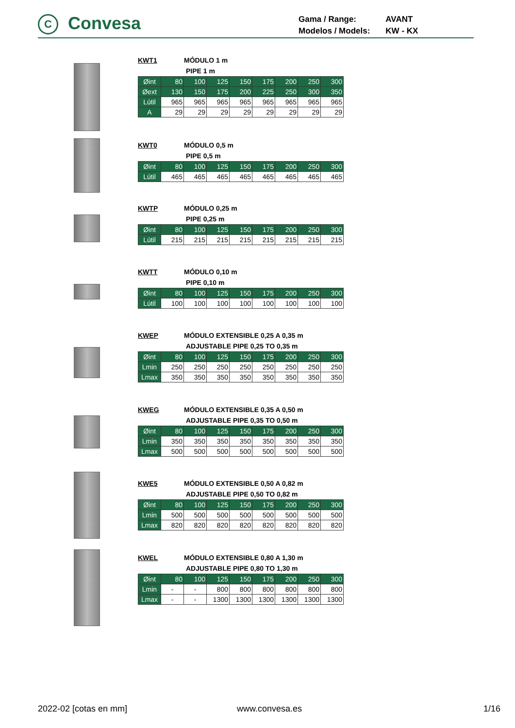C Convesa
| Gama / Range: | AVANT |
| Modelos / Models: | KW - KX |
KWT1 MÓDULO 1 m
PIPE 1 m
| Øint | 80 | 100 | 125 | 150 | 175 | 200 | 250 | 300 |
| Øext | 130 | 150 | 175 | 200 | 225 | 250 | 300 | 350 |
| Lútil | 965 | 965 | 965 | 965 | 965 | 965 | 965 | 965 |
| A | 29 | 29 | 29 | 29 | 29 | 29 | 29 | 29 |
KWT0 MÓDULO 0,5 m
PIPE 0,5 m
| Øint | 80 | 100 | 125 | 150 | 175 | 200 | 250 | 300 |
| Lútil | 465 | 465 | 465 | 465 | 465 | 465 | 465 | 465 |
KWTP MÓDULO 0,25 m
PIPE 0,25 m
| Øint | 80 | 100 | 125 | 150 | 175 | 200 | 250 | 300 |
| Lútil | 215 | 215 | 215 | 215 | 215 | 215 | 215 | 215 |
KWTT MÓDULO 0,10 m
PIPE 0,10 m
| Øint | 80 | 100 | 125 | 150 | 175 | 200 | 250 | 300 |
| Lútil | 100 | 100 | 100 | 100 | 100 | 100 | 100 | 100 |
KWEP MÓDULO EXTENSIBLE 0,25 A 0,35 m
ADJUSTABLE PIPE 0,25 TO 0,35 m
| Øint | 80 | 100 | 125 | 150 | 175 | 200 | 250 | 300 |
| Lmin | 250 | 250 | 250 | 250 | 250 | 250 | 250 | 250 |
| Lmax | 350 | 350 | 350 | 350 | 350 | 350 | 350 | 350 |
KWEG MÓDULO EXTENSIBLE 0,35 A 0,50 m
ADJUSTABLE PIPE 0,35 TO 0,50 m
| Øint | 80 | 100 | 125 | 150 | 175 | 200 | 250 | 300 |
| Lmin | 350 | 350 | 350 | 350 | 350 | 350 | 350 | 350 |
| Lmax | 500 | 500 | 500 | 500 | 500 | 500 | 500 | 500 |
KWE5 MÓDULO EXTENSIBLE 0,50 A 0,82 m
ADJUSTABLE PIPE 0,50 TO 0,82 m
| Øint | 80 | 100 | 125 | 150 | 175 | 200 | 250 | 300 |
| Lmin | 500 | 500 | 500 | 500 | 500 | 500 | 500 | 500 |
| Lmax | 820 | 820 | 820 | 820 | 820 | 820 | 820 | 820 |
KWEL MÓDULO EXTENSIBLE 0,80 A 1,30 m
ADJUSTABLE PIPE 0,80 TO 1,30 m
| Øint | 80 | 100 | 125 | 150 | 175 | 200 | 250 | 300 |
| Lmin | - | - | 800 | 800 | 800 | 800 | 800 | 800 |
| Lmax | - | - | 1300 | 1300 | 1300 | 1300 | 1300 | 1300 |
2022-02 [cotas en mm] www.convesa.es 1/16